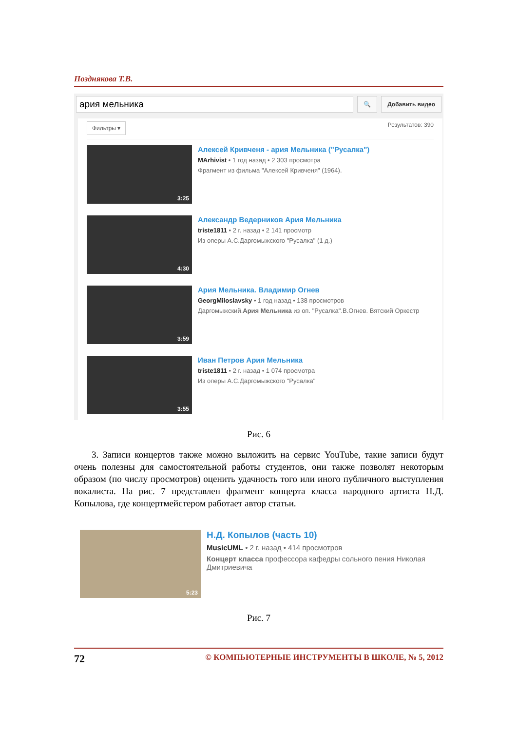Позднякова Т.В.
ария мельника
🔍 Добавить видео
Фильтры ▾ Результатов: 390
3:25
Алексей Кривченя - ария Мельника ("Русалка")
MArhivist • 1 год назад • 2 303 просмотра
Фрагмент из фильма "Алексей Кривченя" (1964).
4:30
Александр Ведерников Ария Мельника
triste1811 • 2 г. назад • 2 141 просмотр
Из оперы А.С.Даргомыжского "Русалка" (1 д.)
3:59
Ария Мельника. Владимир Огнев
GeorgMiloslavsky • 1 год назад • 138 просмотров
Даргомыжский.Ария Мельника из оп. "Русалка".В.Огнев. Вятский Оркестр
3:55
Иван Петров Ария Мельника
triste1811 • 2 г. назад • 1 074 просмотра
Из оперы А.С.Даргомыжского "Русалка"
Рис. 6
3. Записи концертов также можно выложить на сервис YouTube, такие записи будут очень полезны для самостоятельной работы студентов, они также позволят некоторым образом (по числу просмотров) оценить удачность того или иного публичного выступления вокалиста. На рис. 7 представлен фрагмент концерта класса народного артиста Н.Д. Копылова, где концертмейстером работает автор статьи.
5:23
Н.Д. Копылов (часть 10)
MusicUML • 2 г. назад • 414 просмотров
Концерт класса профессора кафедры сольного пения Николая Дмитриевича
Рис. 7
72 © КОМПЬЮТЕРНЫЕ ИНСТРУМЕНТЫ В ШКОЛЕ, № 5, 2012